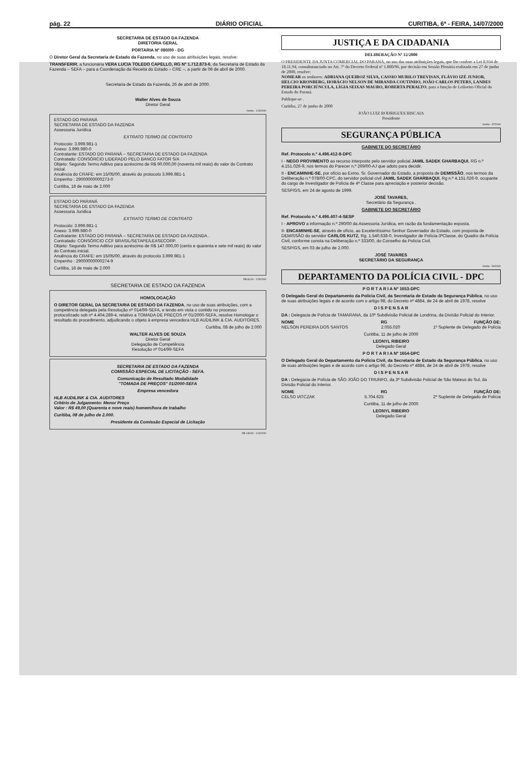pág. 22 DIÁRIO OFICIAL CURITIBA, 6ª - FEIRA, 14/07/2000
SECRETARIA DE ESTADO DA FAZENDA
DIRETORIA GERAL
PORTARIA Nº 080/00 - DG
O Diretor Geral da Secretaria de Estado da Fazenda, no uso de suas atribuições legais, resolve:
TRANSFERIR, a funcionária VERA LUCIA TOLEDO CAPELLO, RG Nº 1.712.873-6, da Secretaria de Estado da Fazenda – SEFA – para a Coordenação da Receita do Estado – CRE –, a partir de 06 de abril de 2000.
Secretaria de Estado da Fazenda, 26 de abril de 2000.
Walter Alves de Souza
Diretor Geral
Isenta - 123/2000
ESTADO DO PARANÁ
SECRETARIA DE ESTADO DA FAZENDA
Assessoria Jurídica
EXTRATO TERMO DE CONTRATO
Protocolo: 3.999.981-1
Anexo: 3.999.980-0
Contratante: ESTADO DO PARANÁ – SECRETARIA DE ESTADO DA FAZENDA
Contratado: CONSÓRCIO LIDERADO PELO BANCO FATOR S/A
Objeto: Segundo Termo Aditivo para acréscimo de R$ 90.000,00 (noventa mil reais) do valor do Contrato inicial.
Anuência do CRAFE: em 15/05/00, através do protocolo 3.999.981-1
Empenho : 29000000000273-0
Curitiba, 18 de maio de 2.000
ESTADO DO PARANÁ
SECRETARIA DE ESTADO DA FAZENDA
Assessoria Jurídica
EXTRATO TERMO DE CONTRATO
Protocolo: 3.999.981-1
Anexo: 3.999.980-0
Contratante: ESTADO DO PARANÁ – SECRETARIA DE ESTADO DA FAZENDA .
Contratado: CONSÓRCIO CCF BRASIL/SETAPE/LEASECORP.
Objeto: Segundo Termo Aditivo para acréscimo de R$ 147.000,00 (cento e quarenta e sete mil reais) do valor do Contrato inicial.
Anuência do CRAFE: em 15/05/00, através do protocolo 3.999.981-1
Empenho : 29000000000274-9
Curitiba, 18 de maio de 2.000
R$ 66,00 - 125/2000
SECRETARIA DE ESTADO DA FAZENDA
HOMOLOGAÇÃO
O DIRETOR GERAL DA SECRETARIA DE ESTADO DA FAZENDA, no uso de suas atribuições, com a competência delegada pela Resolução nº 014/99-SEFA, e tendo em vista o contido no processo protocolizado sob nº 4.404.289-4, relativo a TOMADA DE PREÇOS nº 01/2000-SEFA, resolve Homologar o resultado do procedimento, adjudicando o objeto à empresa vencedora HLB AUDILINK & CIA. AUDITORES.
Curitiba, 08 de julho de 2.000
WALTER ALVES DE SOUZA
Diretor Geral
Delegação de Competência
Resolução nº 014/99-SEFA
SECRETARIA DE ESTADO DA FAZENDA
COMISSÃO ESPECIAL DE LICITAÇÃO - SEFA.
Comunicação de Resultado Modalidade
"TOMADA DE PREÇOS" 01/2000-SEFA
Empresa vencedora
HLB AUDILINK & CIA. AUDITORES
Critério de Julgamento: Menor Preço
Valor : R$ 49,00 (Quarenta e nove reais) homem/hora de trabalho
Curitiba, 08 de julho de 2.000.
Presidente da Comissão Especial de Licitação
R$ 148,50 - 124/2000
JUSTIÇA E DA CIDADANIA
DELIBERAÇÃO Nº 12/2000
O PRESIDENTE DA JUNTA COMERCIAL DO PARANÁ, no uso das suas atribuições legais, que lhe confere a Lei 8.934 de 18.11.94, consubstanciado no Art. 7º do Decreto Federal nº 1.800/96, por decisão em Sessão Plenária realizada em 27 de junho de 2000, resolve:
NOMEAR os senhores: ADRIANA QUEIROZ SILVA, CASSIO MURILO TREVISAN, FLÁVIO IZÉ JUNIOR, HELCIO KRONBERG, HORÁCIO NELSON DE MIRANDA COUTINHO, JOÃO CARLOS PETERS, LANDES PEREIRA PORCIÚNCULA, LÍGIA SEIXAS MAURO, ROBERTA PERALTO, para a função de Leiloeiro Oficial do Estado do Paraná.
Publique-se .
Curitiba, 27 de junho de 2000
JOÃO LUIZ RODRIGUES BISCAIA
Presidente
Isenta - 37/2000
SEGURANÇA PÚBLICA
GABINETE DO SECRETÁRIO
Ref. Protocolo n.º 4.496.412-8-DPC
I - NEGO PROVIMENTO ao recurso interposto pelo servidor policial JAMIL SADEK GHARBAQUI, RG n.º 4.151.026-9, nos termos do Parecer n.º 269/00-AJ que adoto para decidir.
II - ENCAMINHE-SE, por ofício ao Exmo. Sr. Governador do Estado, a proposta de DEMISSÃO, nos termos da Deliberação n.º 078/00-CPC, do servidor policial civil JAMIL SADEK GHARBAQUI, Rg n.º 4.151.026-9, ocupante do cargo de Investigador de Polícia de 4ª Classe para apreciação e posterior decisão.
SESP/GS, em 24 de agosto de 1999.
JOSÉ TAVARES,
Secretário da Segurança .
GABINETE DO SECRETÁRIO
Ref. Protocolo n.º 4.496.407-4-SESP
I - APROVO a informação n.º 290/00 da Assessoria Jurídica, em razão da fundamentação exposta.
II- ENCAMINHE-SE, através de ofício, ao Excelentíssimo Senhor Governador do Estado, com proposta de DEMISSÃO do servidor CARLOS KUTZ, Rg. 1.540.638-0, Investigador de Polícia-3ªClasse, do Quadro da Polícia Civil, conforme consta na Deliberação n.º 333/00, do Conselho da Polícia Civil.
SESP/GS, em 03 de julho de 2.000.
JOSÉ TAVARES
SECRETÁRIO DA SEGURANÇA
Isenta - 54/2000
DEPARTAMENTO DA POLÍCIA CIVIL - DPC
P O R T A R I A Nº 1653-DPC
O Delegado Geral do Departamento da Polícia Civil, da Secretaria de Estado da Segurança Pública, no uso de suas atribuições legais e de acordo com o artigo 98, do Decreto nº 4884, de 24 de abril de 1978, resolve
D I S P E N S A R
DA : Delegacia de Polícia de TAMARANA, da 10ª Subdivisão Policial de Londrina, da Divisão Policial do Interior.
NOME RG FUNÇÃO DE:
NELSON PEREIRA DOS SANTOS 2.055.020 1º Suplente de Delegado de Polícia
Curitiba, 11 de julho de 2000
LEONYL RIBEIRO
Delegado Geral
P O R T A R I A Nº 1654-DPC
O Delegado Geral do Departamento da Polícia Civil, da Secretaria de Estado da Segurança Pública, no uso de suas atribuições legais e de acordo com o artigo 98, do Decreto nº 4884, de 24 de abril de 1978, resolve
D I S P E N S A R
DA : Delegacia de Polícia de SÃO JOÃO DO TRIUNFO, da 3ª Subdivisão Policial de São Mateus do Sul, da Divisão Policial do Interior.
NOME RG FUNÇÃO DE:
CELSO IATCZAK 5.704.625 2º Suplente de Delegado de Polícia
Curitiba, 11 de julho de 2000
LEONYL RIBEIRO
Delegado Geral